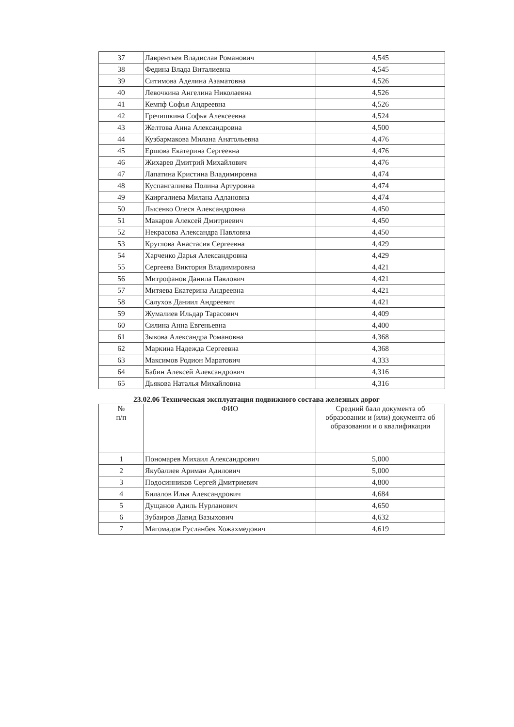| 37 | Лаврентьев Владислав Романович | 4,545 |
| 38 | Федина Влада Виталиевна | 4,545 |
| 39 | Ситимова Аделина Азаматовна | 4,526 |
| 40 | Левочкина Ангелина Николаевна | 4,526 |
| 41 | Кемпф Софья Андреевна | 4,526 |
| 42 | Гречишкина Софья Алексеевна | 4,524 |
| 43 | Желтова Анна Александровна | 4,500 |
| 44 | Кузбармакова Милана Анатольевна | 4,476 |
| 45 | Ершова Екатерина Сергеевна | 4,476 |
| 46 | Жихарев Дмитрий Михайлович | 4,476 |
| 47 | Лапатина Кристина Владимировна | 4,474 |
| 48 | Куспангалиева Полина Артуровна | 4,474 |
| 49 | Каиргалиева Милана Адлановна | 4,474 |
| 50 | Лысенко Олеся Александровна | 4,450 |
| 51 | Макаров Алексей Дмитриевич | 4,450 |
| 52 | Некрасова Александра Павловна | 4,450 |
| 53 | Круглова Анастасия Сергеевна | 4,429 |
| 54 | Харченко Дарья Александровна | 4,429 |
| 55 | Сергеева Виктория Владимировна | 4,421 |
| 56 | Митрофанов Данила Павлович | 4,421 |
| 57 | Митяева Екатерина Андреевна | 4,421 |
| 58 | Салухов Даниил Андреевич | 4,421 |
| 59 | Жумалиев Ильдар Тарасович | 4,409 |
| 60 | Силина Анна Евгеньевна | 4,400 |
| 61 | Зыкова Александра Романовна | 4,368 |
| 62 | Маркина Надежда Сергеевна | 4,368 |
| 63 | Максимов Родион Маратович | 4,333 |
| 64 | Бабин Алексей Александрович | 4,316 |
| 65 | Дьякова Наталья Михайловна | 4,316 |
23.02.06 Техническая эксплуатация подвижного состава железных дорог
| № п/п | ФИО | Средний балл документа об образовании и (или) документа об образовании и о квалификации |
| --- | --- | --- |
| 1 | Пономарев Михаил Александрович | 5,000 |
| 2 | Якубалиев Ариман Адилович | 5,000 |
| 3 | Подосинников Сергей Дмитриевич | 4,800 |
| 4 | Билалов Илья Александрович | 4,684 |
| 5 | Дущанов Адиль Нурланович | 4,650 |
| 6 | Зубаиров Давид Вазыхович | 4,632 |
| 7 | Магомадов Русланбек Хожахмедович | 4,619 |